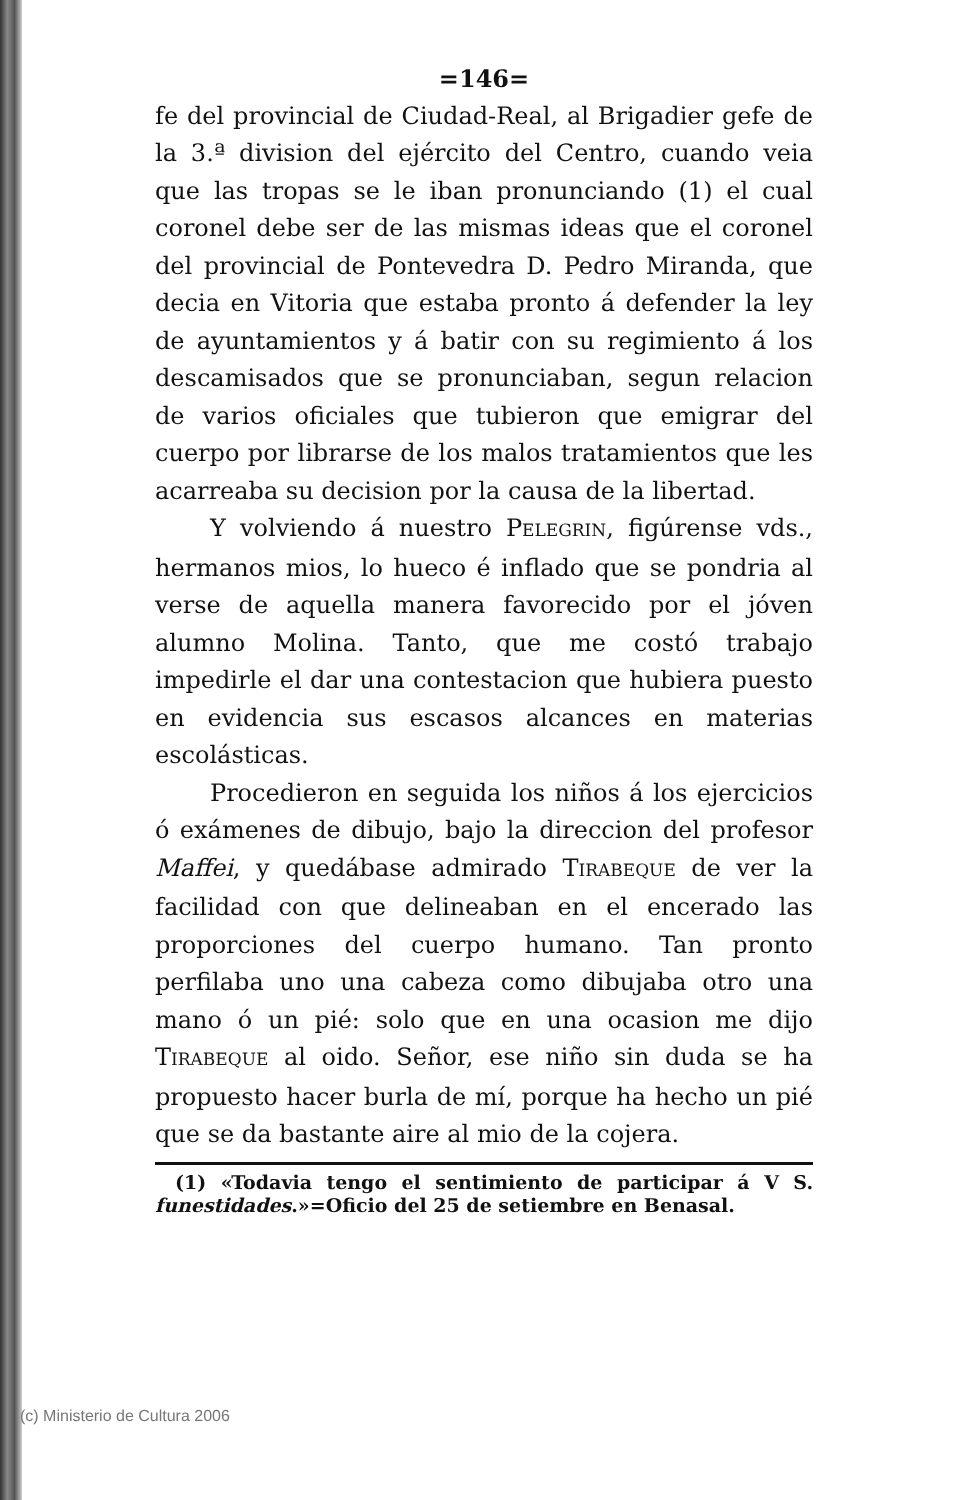=146=
fe del provincial de Ciudad-Real, al Brigadier gefe de la 3.ª division del ejército del Centro, cuando veia que las tropas se le iban pronunciando (1) el cual coronel debe ser de las mismas ideas que el coronel del provincial de Pontevedra D. Pedro Miranda, que decia en Vitoria que estaba pronto á defender la ley de ayuntamientos y á batir con su regimiento á los descamisados que se pronunciaban, segun relacion de varios oficiales que tubieron que emigrar del cuerpo por librarse de los malos tratamientos que les acarreaba su decision por la causa de la libertad.
Y volviendo á nuestro PELEGRIN, figúrense vds., hermanos mios, lo hueco é inflado que se pondria al verse de aquella manera favorecido por el jóven alumno Molina. Tanto, que me costó trabajo impedirle el dar una contestacion que hubiera puesto en evidencia sus escasos alcances en materias escolásticas.
Procedieron en seguida los niños á los ejercicios ó exámenes de dibujo, bajo la direccion del profesor Maffei, y quedábase admirado TIRABEQUE de ver la facilidad con que delineaban en el encerado las proporciones del cuerpo humano. Tan pronto perfilaba uno una cabeza como dibujaba otro una mano ó un pié: solo que en una ocasion me dijo TIRABEQUE al oido. Señor, ese niño sin duda se ha propuesto hacer burla de mí, porque ha hecho un pié que se da bastante aire al mio de la cojera.
(1) «Todavia tengo el sentimiento de participar á V S. funestidades.»=Oficio del 25 de setiembre en Benasal.
(c) Ministerio de Cultura 2006